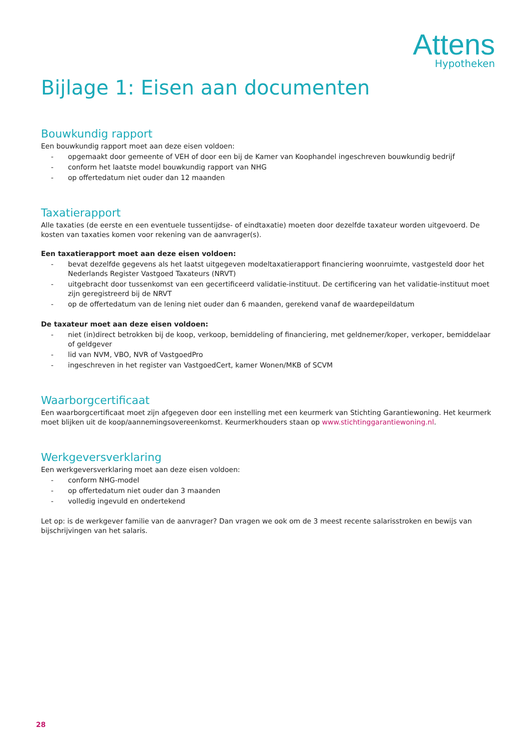Attens
Hypotheken
Bijlage 1: Eisen aan documenten
Bouwkundig rapport
Een bouwkundig rapport moet aan deze eisen voldoen:
- opgemaakt door gemeente of VEH of door een bij de Kamer van Koophandel ingeschreven bouwkundig bedrijf
- conform het laatste model bouwkundig rapport van NHG
- op offertedatum niet ouder dan 12 maanden
Taxatierapport
Alle taxaties (de eerste en een eventuele tussentijdse- of eindtaxatie) moeten door dezelfde taxateur worden uitgevoerd. De kosten van taxaties komen voor rekening van de aanvrager(s).
Een taxatierapport moet aan deze eisen voldoen:
- bevat dezelfde gegevens als het laatst uitgegeven modeltaxatierapport financiering woonruimte, vastgesteld door het Nederlands Register Vastgoed Taxateurs (NRVT)
- uitgebracht door tussenkomst van een gecertificeerd validatie-instituut. De certificering van het validatie-instituut moet zijn geregistreerd bij de NRVT
- op de offertedatum van de lening niet ouder dan 6 maanden, gerekend vanaf de waardepeildatum
De taxateur moet aan deze eisen voldoen:
- niet (in)direct betrokken bij de koop, verkoop, bemiddeling of financiering, met geldnemer/koper, verkoper, bemiddelaar of geldgever
- lid van NVM, VBO, NVR of VastgoedPro
- ingeschreven in het register van VastgoedCert, kamer Wonen/MKB of SCVM
Waarborgcertificaat
Een waarborgcertificaat moet zijn afgegeven door een instelling met een keurmerk van Stichting Garantiewoning. Het keurmerk moet blijken uit de koop/aannemingsovereenkomst. Keurmerkhouders staan op www.stichtinggarantiewoning.nl.
Werkgeversverklaring
Een werkgeversverklaring moet aan deze eisen voldoen:
- conform NHG-model
- op offertedatum niet ouder dan 3 maanden
- volledig ingevuld en ondertekend
Let op: is de werkgever familie van de aanvrager? Dan vragen we ook om de 3 meest recente salarisstroken en bewijs van bijschrijvingen van het salaris.
28